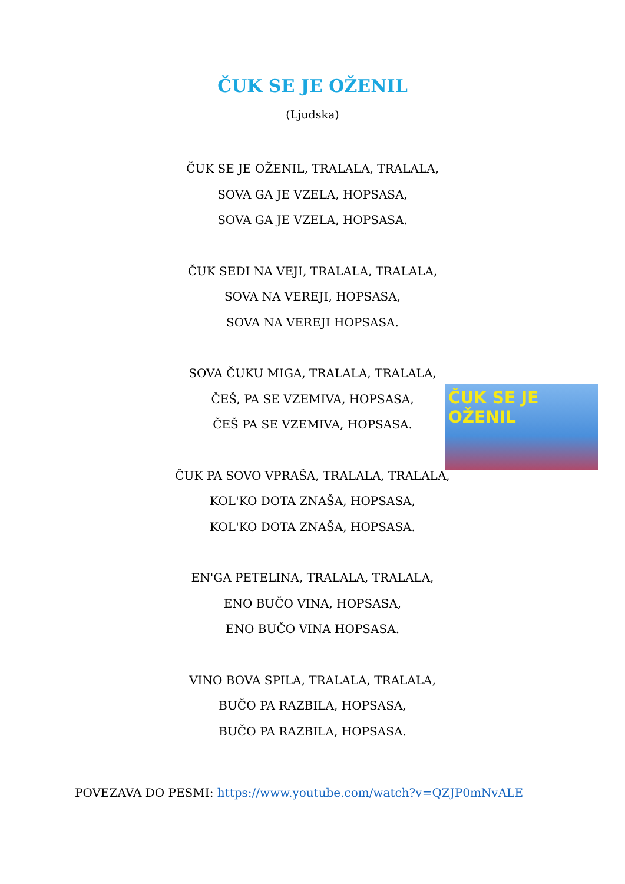ČUK SE JE OŽENIL
(Ljudska)
ČUK SE JE OŽENIL, TRALALA, TRALALA,
SOVA GA JE VZELA, HOPSASA,
SOVA GA JE VZELA, HOPSASA.
ČUK SEDI NA VEJI, TRALALA, TRALALA,
SOVA NA VEREJI, HOPSASA,
SOVA NA VEREJI HOPSASA.
SOVA ČUKU MIGA, TRALALA, TRALALA,
ČEŠ, PA SE VZEMIVA, HOPSASA,
ČEŠ PA SE VZEMIVA, HOPSASA.
ČUK SE JE OŽENIL
ČUK PA SOVO VPRAŠA, TRALALA, TRALALA,
KOL'KO DOTA ZNAŠA, HOPSASA,
KOL'KO DOTA ZNAŠA, HOPSASA.
EN'GA PETELINA, TRALALA, TRALALA,
ENO BUČO VINA, HOPSASA,
ENO BUČO VINA HOPSASA.
VINO BOVA SPILA, TRALALA, TRALALA,
BUČO PA RAZBILA, HOPSASA,
BUČO PA RAZBILA, HOPSASA.
POVEZAVA DO PESMI: https://www.youtube.com/watch?v=QZJP0mNvALE